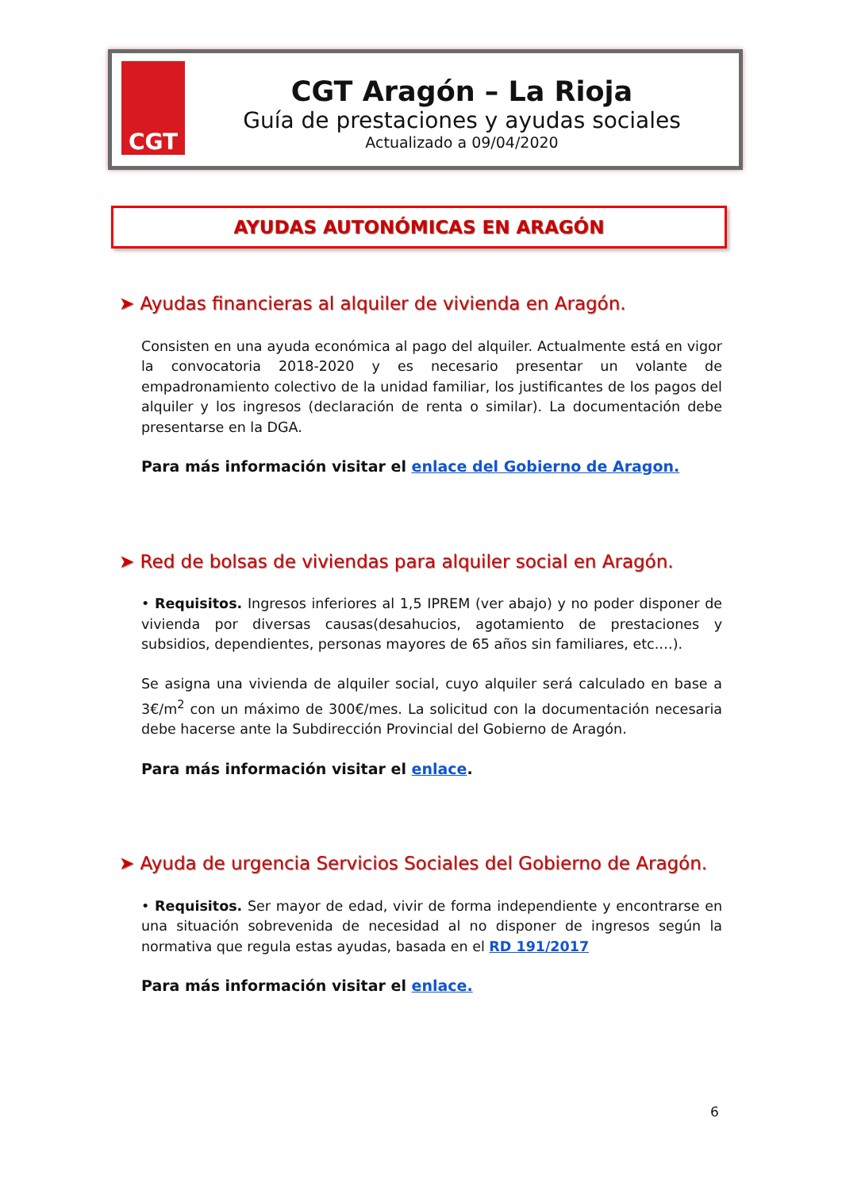CGT
CGT Aragón – La Rioja
Guía de prestaciones y ayudas sociales
Actualizado a 09/04/2020
AYUDAS AUTONÓMICAS EN ARAGÓN
➤ Ayudas financieras al alquiler de vivienda en Aragón.
Consisten en una ayuda económica al pago del alquiler. Actualmente está en vigor la convocatoria 2018-2020 y es necesario presentar un volante de empadronamiento colectivo de la unidad familiar, los justificantes de los pagos del alquiler y los ingresos (declaración de renta o similar). La documentación debe presentarse en la DGA.
Para más información visitar el enlace del Gobierno de Aragon.
➤ Red de bolsas de viviendas para alquiler social en Aragón.
• Requisitos. Ingresos inferiores al 1,5 IPREM (ver abajo) y no poder disponer de vivienda por diversas causas(desahucios, agotamiento de prestaciones y subsidios, dependientes, personas mayores de 65 años sin familiares, etc.…).
Se asigna una vivienda de alquiler social, cuyo alquiler será calculado en base a 3€/m<sup>2</sup> con un máximo de 300€/mes. La solicitud con la documentación necesaria debe hacerse ante la Subdirección Provincial del Gobierno de Aragón.
Para más información visitar el enlace.
➤ Ayuda de urgencia Servicios Sociales del Gobierno de Aragón.
• Requisitos. Ser mayor de edad, vivir de forma independiente y encontrarse en una situación sobrevenida de necesidad al no disponer de ingresos según la normativa que regula estas ayudas, basada en el RD 191/2017
Para más información visitar el enlace.
6